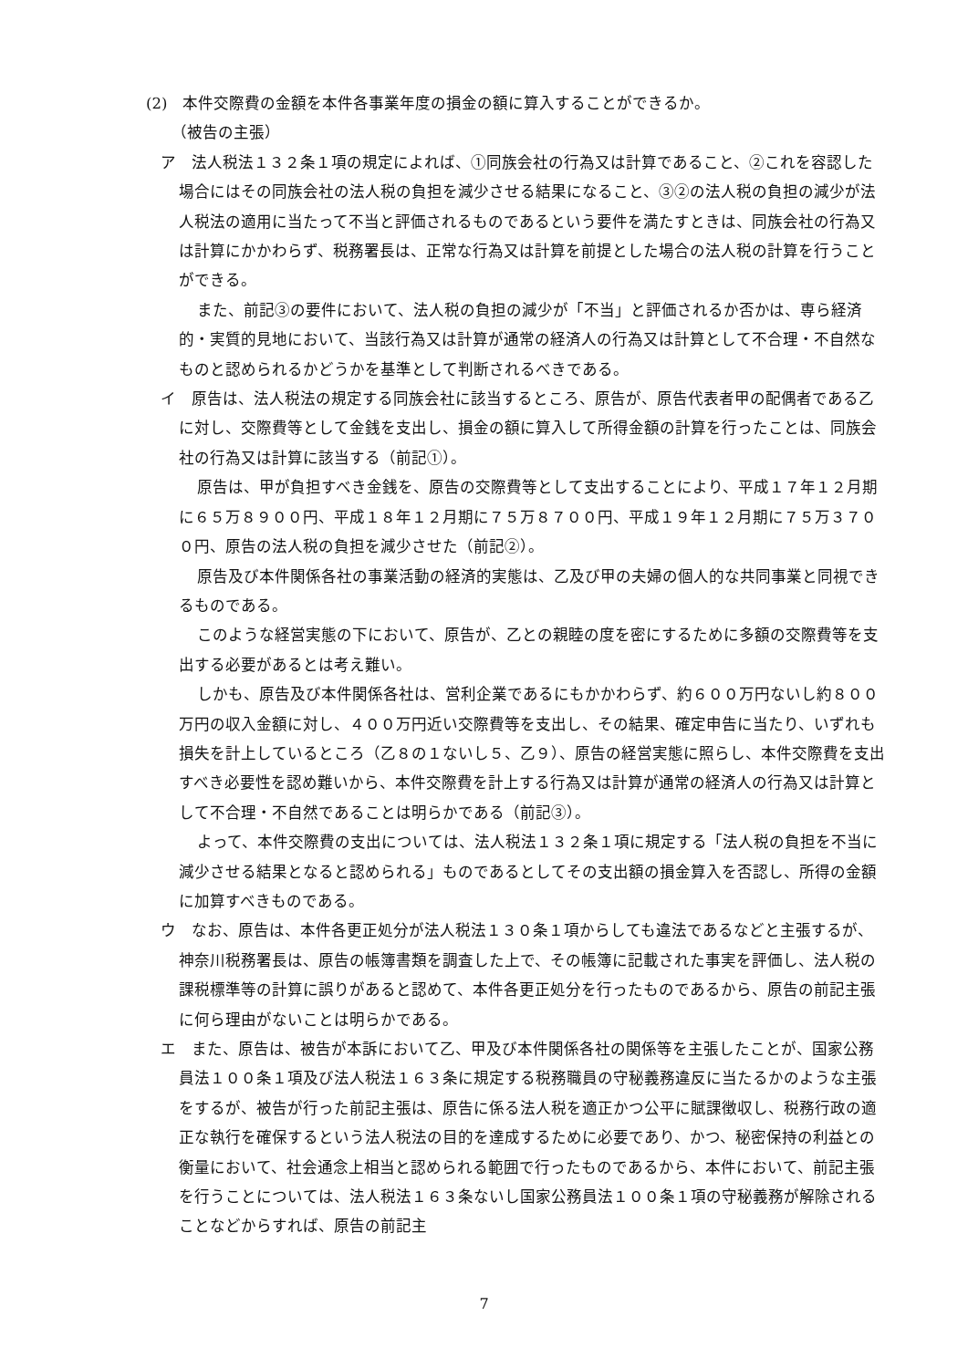(2)　本件交際費の金額を本件各事業年度の損金の額に算入することができるか。
（被告の主張）
ア　法人税法１３２条１項の規定によれば、①同族会社の行為又は計算であること、②これを容認した場合にはその同族会社の法人税の負担を減少させる結果になること、③②の法人税の負担の減少が法人税法の適用に当たって不当と評価されるものであるという要件を満たすときは、同族会社の行為又は計算にかかわらず、税務署長は、正常な行為又は計算を前提とした場合の法人税の計算を行うことができる。
また、前記③の要件において、法人税の負担の減少が「不当」と評価されるか否かは、専ら経済的・実質的見地において、当該行為又は計算が通常の経済人の行為又は計算として不合理・不自然なものと認められるかどうかを基準として判断されるべきである。
イ　原告は、法人税法の規定する同族会社に該当するところ、原告が、原告代表者甲の配偶者である乙に対し、交際費等として金銭を支出し、損金の額に算入して所得金額の計算を行ったことは、同族会社の行為又は計算に該当する（前記①）。
原告は、甲が負担すべき金銭を、原告の交際費等として支出することにより、平成１７年１２月期に６５万８９００円、平成１８年１２月期に７５万８７００円、平成１９年１２月期に７５万３７００円、原告の法人税の負担を減少させた（前記②）。
原告及び本件関係各社の事業活動の経済的実態は、乙及び甲の夫婦の個人的な共同事業と同視できるものである。
このような経営実態の下において、原告が、乙との親睦の度を密にするために多額の交際費等を支出する必要があるとは考え難い。
しかも、原告及び本件関係各社は、営利企業であるにもかかわらず、約６００万円ないし約８００万円の収入金額に対し、４００万円近い交際費等を支出し、その結果、確定申告に当たり、いずれも損失を計上しているところ（乙８の１ないし５、乙９）、原告の経営実態に照らし、本件交際費を支出すべき必要性を認め難いから、本件交際費を計上する行為又は計算が通常の経済人の行為又は計算として不合理・不自然であることは明らかである（前記③）。
よって、本件交際費の支出については、法人税法１３２条１項に規定する「法人税の負担を不当に減少させる結果となると認められる」ものであるとしてその支出額の損金算入を否認し、所得の金額に加算すべきものである。
ウ　なお、原告は、本件各更正処分が法人税法１３０条１項からしても違法であるなどと主張するが、神奈川税務署長は、原告の帳簿書類を調査した上で、その帳簿に記載された事実を評価し、法人税の課税標準等の計算に誤りがあると認めて、本件各更正処分を行ったものであるから、原告の前記主張に何ら理由がないことは明らかである。
エ　また、原告は、被告が本訴において乙、甲及び本件関係各社の関係等を主張したことが、国家公務員法１００条１項及び法人税法１６３条に規定する税務職員の守秘義務違反に当たるかのような主張をするが、被告が行った前記主張は、原告に係る法人税を適正かつ公平に賦課徴収し、税務行政の適正な執行を確保するという法人税法の目的を達成するために必要であり、かつ、秘密保持の利益との衡量において、社会通念上相当と認められる範囲で行ったものであるから、本件において、前記主張を行うことについては、法人税法１６３条ないし国家公務員法１００条１項の守秘義務が解除されることなどからすれば、原告の前記主
7